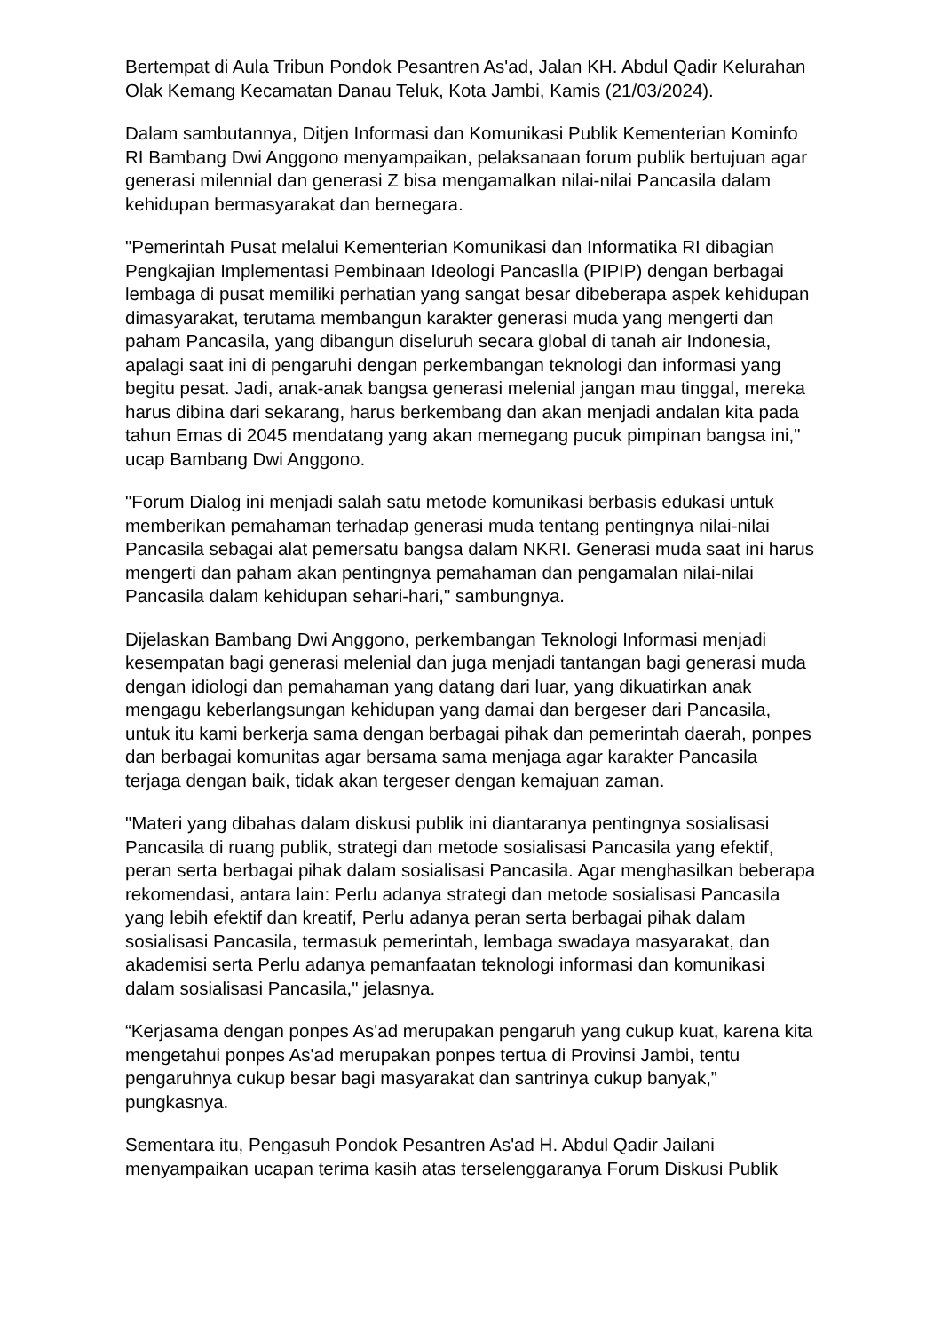Bertempat di Aula Tribun Pondok Pesantren As'ad, Jalan KH. Abdul Qadir Kelurahan Olak Kemang Kecamatan Danau Teluk, Kota Jambi, Kamis (21/03/2024).
Dalam sambutannya, Ditjen Informasi dan Komunikasi Publik Kementerian Kominfo RI Bambang Dwi Anggono menyampaikan, pelaksanaan forum publik bertujuan agar generasi milennial dan generasi Z bisa mengamalkan nilai-nilai Pancasila dalam kehidupan bermasyarakat dan bernegara.
"Pemerintah Pusat melalui Kementerian Komunikasi dan Informatika RI dibagian Pengkajian Implementasi Pembinaan Ideologi Pancaslla (PIPIP) dengan berbagai lembaga di pusat memiliki perhatian yang sangat besar dibeberapa aspek kehidupan dimasyarakat, terutama membangun karakter generasi muda yang mengerti dan paham Pancasila, yang dibangun diseluruh secara global di tanah air Indonesia, apalagi saat ini di pengaruhi dengan perkembangan teknologi dan informasi yang begitu pesat. Jadi, anak-anak bangsa generasi melenial jangan mau tinggal, mereka harus dibina dari sekarang, harus berkembang dan akan menjadi andalan kita pada tahun Emas di 2045 mendatang yang akan memegang pucuk pimpinan bangsa ini," ucap Bambang Dwi Anggono.
"Forum Dialog ini menjadi salah satu metode komunikasi berbasis edukasi untuk memberikan pemahaman terhadap generasi muda tentang pentingnya nilai-nilai Pancasila sebagai alat pemersatu bangsa dalam NKRI. Generasi muda saat ini harus mengerti dan paham akan pentingnya pemahaman dan pengamalan nilai-nilai Pancasila dalam kehidupan sehari-hari," sambungnya.
Dijelaskan Bambang Dwi Anggono, perkembangan Teknologi Informasi menjadi kesempatan bagi generasi melenial dan juga menjadi tantangan bagi generasi muda dengan idiologi dan pemahaman yang datang dari luar, yang dikuatirkan anak mengagu keberlangsungan kehidupan yang damai dan bergeser dari Pancasila, untuk itu kami berkerja sama dengan berbagai pihak dan pemerintah daerah, ponpes dan berbagai komunitas agar bersama sama menjaga agar karakter Pancasila terjaga dengan baik, tidak akan tergeser dengan kemajuan zaman.
"Materi yang dibahas dalam diskusi publik ini diantaranya pentingnya sosialisasi Pancasila di ruang publik, strategi dan metode sosialisasi Pancasila yang efektif, peran serta berbagai pihak dalam sosialisasi Pancasila. Agar menghasilkan beberapa rekomendasi, antara lain: Perlu adanya strategi dan metode sosialisasi Pancasila yang lebih efektif dan kreatif, Perlu adanya peran serta berbagai pihak dalam sosialisasi Pancasila, termasuk pemerintah, lembaga swadaya masyarakat, dan akademisi serta Perlu adanya pemanfaatan teknologi informasi dan komunikasi dalam sosialisasi Pancasila," jelasnya.
“Kerjasama dengan ponpes As'ad merupakan pengaruh yang cukup kuat, karena kita mengetahui ponpes As'ad merupakan ponpes tertua di Provinsi Jambi, tentu pengaruhnya cukup besar bagi masyarakat dan santrinya cukup banyak,” pungkasnya.
Sementara itu, Pengasuh Pondok Pesantren As'ad H. Abdul Qadir Jailani menyampaikan ucapan terima kasih atas terselenggaranya Forum Diskusi Publik